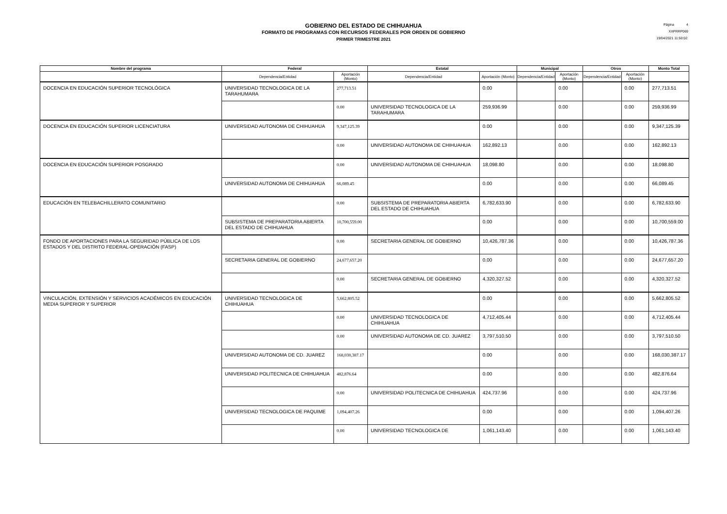GOBIERNO DEL ESTADO DE CHIHUAHUA
FORMATO DE PROGRAMAS CON RECURSOS FEDERALES POR ORDEN DE GOBIERNO
PRIMER TRIMESTRE 2021
Página 4
XXPRRP069
19/04/2021 11:50:02.
| Nombre del programa | Federal | | Estatal | | Municipal | | Otros | | Monto Total |
| --- | --- | --- | --- | --- | --- | --- | --- | --- | --- |
| | Dependencia/Entidad | Aportación (Monto) | Dependencia/Entidad | Aportación (Monto) | Dependencia/Entidad | Aportación (Monto) | Dependencia/Entidad | Aportación (Monto) | |
| DOCENCIA EN EDUCACIÓN SUPERIOR TECNOLÓGICA | UNIVERSIDAD TECNOLOGICA DE LA TARAHUMARA | 277,713.51 | | 0.00 | | 0.00 | | 0.00 | 277,713.51 |
| | | 0.00 | UNIVERSIDAD TECNOLOGICA DE LA TARAHUMARA | 259,936.99 | | 0.00 | | 0.00 | 259,936.99 |
| DOCENCIA EN EDUCACIÓN SUPERIOR LICENCIATURA | UNIVERSIDAD AUTONOMA DE CHIHUAHUA | 9,347,125.39 | | 0.00 | | 0.00 | | 0.00 | 9,347,125.39 |
| | | 0.00 | UNIVERSIDAD AUTONOMA DE CHIHUAHUA | 162,892.13 | | 0.00 | | 0.00 | 162,892.13 |
| DOCENCIA EN EDUCACIÓN SUPERIOR POSGRADO | | 0.00 | UNIVERSIDAD AUTONOMA DE CHIHUAHUA | 18,098.80 | | 0.00 | | 0.00 | 18,098.80 |
| | UNIVERSIDAD AUTONOMA DE CHIHUAHUA | 66,089.45 | | 0.00 | | 0.00 | | 0.00 | 66,089.45 |
| EDUCACIÓN EN TELEBACHILLERATO COMUNITARIO | | 0.00 | SUBSISTEMA DE PREPARATORIA ABIERTA DEL ESTADO DE CHIHUAHUA | 6,782,633.90 | | 0.00 | | 0.00 | 6,782,633.90 |
| | SUBSISTEMA DE PREPARATORIA ABIERTA DEL ESTADO DE CHIHUAHUA | 10,700,559.00 | | 0.00 | | 0.00 | | 0.00 | 10,700,559.00 |
| FONDO DE APORTACIONES PARA LA SEGURIDAD PÚBLICA DE LOS ESTADOS Y DEL DISTRITO FEDERAL-OPERACIÓN (FASP) | | 0.00 | SECRETARIA GENERAL DE GOBIERNO | 10,426,787.36 | | 0.00 | | 0.00 | 10,426,787.36 |
| | SECRETARIA GENERAL DE GOBIERNO | 24,677,657.20 | | 0.00 | | 0.00 | | 0.00 | 24,677,657.20 |
| | | 0.00 | SECRETARIA GENERAL DE GOBIERNO | 4,320,327.52 | | 0.00 | | 0.00 | 4,320,327.52 |
| VINCULACIÓN, EXTENSIÓN Y SERVICIOS ACADÉMICOS EN EDUCACIÓN MEDIA SUPERIOR Y SUPERIOR | UNIVERSIDAD TECNOLOGICA DE CHIHUAHUA | 5,662,805.52 | | 0.00 | | 0.00 | | 0.00 | 5,662,805.52 |
| | | 0.00 | UNIVERSIDAD TECNOLOGICA DE CHIHUAHUA | 4,712,405.44 | | 0.00 | | 0.00 | 4,712,405.44 |
| | | 0.00 | UNIVERSIDAD AUTONOMA DE CD. JUAREZ | 3,797,510.50 | | 0.00 | | 0.00 | 3,797,510.50 |
| | UNIVERSIDAD AUTONOMA DE CD. JUAREZ | 168,030,387.17 | | 0.00 | | 0.00 | | 0.00 | 168,030,387.17 |
| | UNIVERSIDAD POLITECNICA DE CHIHUAHUA | 482,876.64 | | 0.00 | | 0.00 | | 0.00 | 482,876.64 |
| | | 0.00 | UNIVERSIDAD POLITECNICA DE CHIHUAHUA | 424,737.96 | | 0.00 | | 0.00 | 424,737.96 |
| | UNIVERSIDAD TECNOLOGICA DE PAQUIME | 1,094,407.26 | | 0.00 | | 0.00 | | 0.00 | 1,094,407.26 |
| | | 0.00 | UNIVERSIDAD TECNOLOGICA DE | 1,061,143.40 | | 0.00 | | 0.00 | 1,061,143.40 |